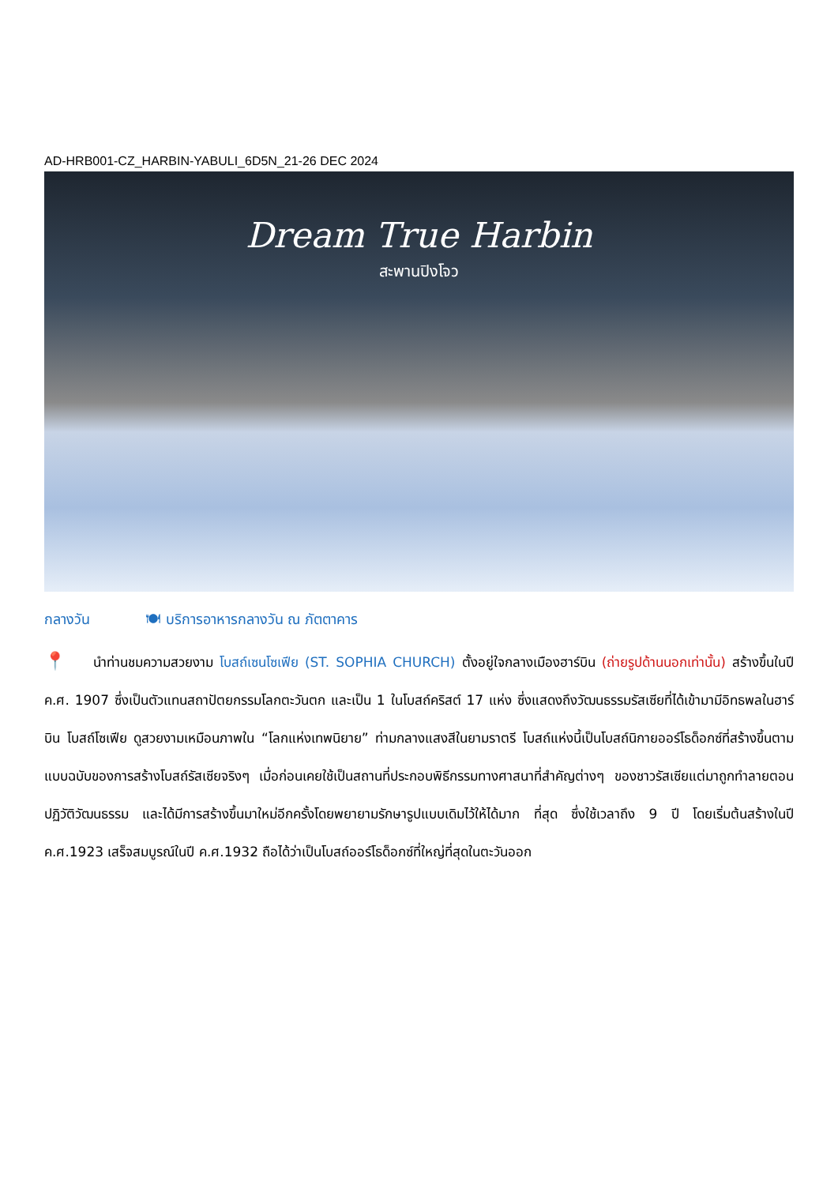AD-HRB001-CZ_HARBIN-YABULI_6D5N_21-26 DEC 2024
Dream True Harbin
สะพานปิงโจว
กลางวัน 🍽 บริการอาหารกลางวัน ณ ภัตตาคาร
📍 นำท่านชมความสวยงาม โบสถ์เซนโซเฟีย (ST. SOPHIA CHURCH) ตั้งอยู่ใจกลางเมืองฮาร์บิน (ถ่ายรูปด้านนอกเท่านั้น) สร้างขึ้นในปี ค.ศ. 1907 ซึ่งเป็นตัวแทนสถาปัตยกรรมโลกตะวันตก และเป็น 1 ในโบสถ์คริสต์ 17 แห่ง ซึ่งแสดงถึงวัฒนธรรมรัสเซียที่ได้เข้ามามีอิทธพลในฮาร์บิน โบสถ์โซเฟีย ดูสวยงามเหมือนภาพใน “โลกแห่งเทพนิยาย” ท่ามกลางแสงสีในยามราตรี โบสถ์แห่งนี้เป็นโบสถ์นิกายออร์โธด็อกซ์ที่สร้างขึ้นตามแบบฉบับของการสร้างโบสถ์รัสเซียจริงๆ เมื่อก่อนเคยใช้เป็นสถานที่ประกอบพิธีกรรมทางศาสนาที่สำคัญต่างๆ ของชาวรัสเซียแต่มาถูกทำลายตอนปฏิวัติวัฒนธรรม และได้มีการสร้างขึ้นมาใหม่อีกครั้งโดยพยายามรักษารูปแบบเดิมไว้ให้ได้มาก ที่สุด ซึ่งใช้เวลาถึง 9 ปี โดยเริ่มต้นสร้างในปี ค.ศ.1923 เสร็จสมบูรณ์ในปี ค.ศ.1932 ถือได้ว่าเป็นโบสถ์ออร์โธด็อกซ์ที่ใหญ่ที่สุดในตะวันออก